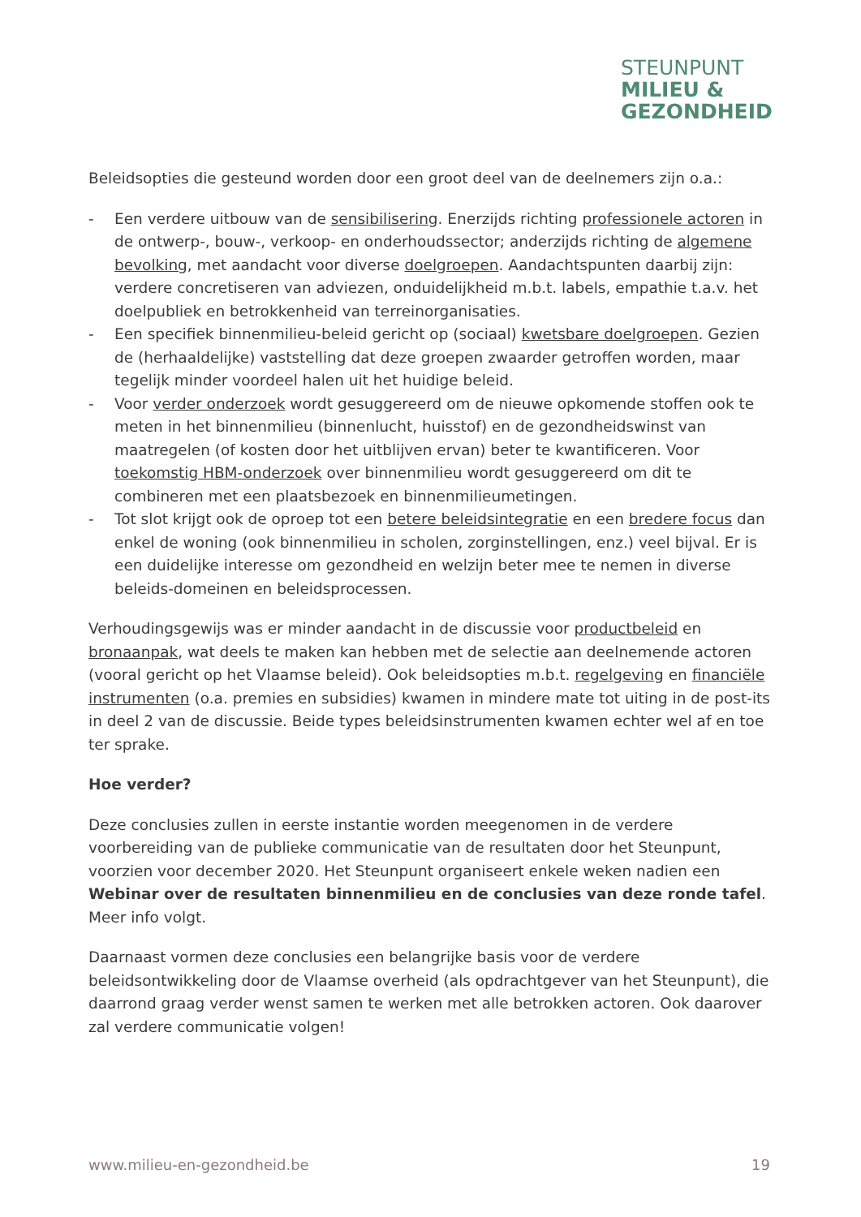STEUNPUNT
MILIEU &
GEZONDHEID
Beleidsopties die gesteund worden door een groot deel van de deelnemers zijn o.a.:
- Een verdere uitbouw van de sensibilisering. Enerzijds richting professionele actoren in de ontwerp-, bouw-, verkoop- en onderhoudssector; anderzijds richting de algemene bevolking, met aandacht voor diverse doelgroepen. Aandachtspunten daarbij zijn: verdere concretiseren van adviezen, onduidelijkheid m.b.t. labels, empathie t.a.v. het doelpubliek en betrokkenheid van terreinorganisaties.
- Een specifiek binnenmilieu-beleid gericht op (sociaal) kwetsbare doelgroepen. Gezien de (herhaaldelijke) vaststelling dat deze groepen zwaarder getroffen worden, maar tegelijk minder voordeel halen uit het huidige beleid.
- Voor verder onderzoek wordt gesuggereerd om de nieuwe opkomende stoffen ook te meten in het binnenmilieu (binnenlucht, huisstof) en de gezondheidswinst van maatregelen (of kosten door het uitblijven ervan) beter te kwantificeren. Voor toekomstig HBM-onderzoek over binnenmilieu wordt gesuggereerd om dit te combineren met een plaatsbezoek en binnenmilieumetingen.
- Tot slot krijgt ook de oproep tot een betere beleidsintegratie en een bredere focus dan enkel de woning (ook binnenmilieu in scholen, zorginstellingen, enz.) veel bijval. Er is een duidelijke interesse om gezondheid en welzijn beter mee te nemen in diverse beleids-domeinen en beleidsprocessen.
Verhoudingsgewijs was er minder aandacht in de discussie voor productbeleid en bronaanpak, wat deels te maken kan hebben met de selectie aan deelnemende actoren (vooral gericht op het Vlaamse beleid). Ook beleidsopties m.b.t. regelgeving en financiële instrumenten (o.a. premies en subsidies) kwamen in mindere mate tot uiting in de post-its in deel 2 van de discussie. Beide types beleidsinstrumenten kwamen echter wel af en toe ter sprake.
Hoe verder?
Deze conclusies zullen in eerste instantie worden meegenomen in de verdere voorbereiding van de publieke communicatie van de resultaten door het Steunpunt, voorzien voor december 2020. Het Steunpunt organiseert enkele weken nadien een Webinar over de resultaten binnenmilieu en de conclusies van deze ronde tafel. Meer info volgt.
Daarnaast vormen deze conclusies een belangrijke basis voor de verdere beleidsontwikkeling door de Vlaamse overheid (als opdrachtgever van het Steunpunt), die daarrond graag verder wenst samen te werken met alle betrokken actoren. Ook daarover zal verdere communicatie volgen!
www.milieu-en-gezondheid.be 19